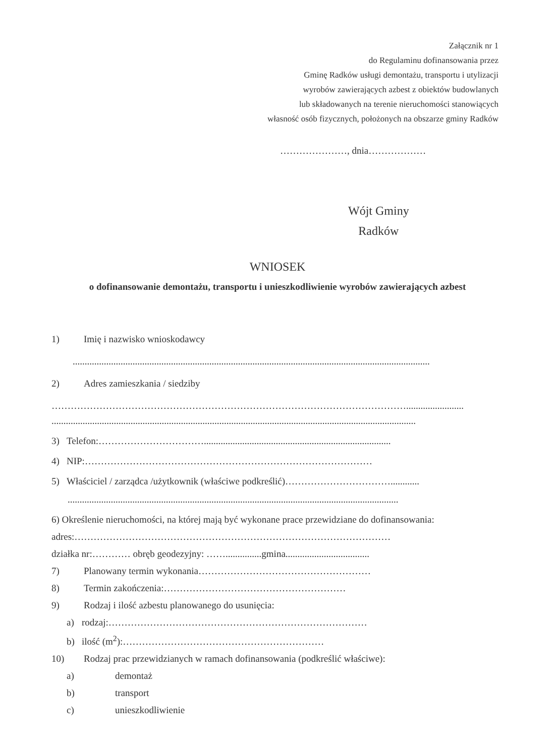Załącznik nr 1
do Regulaminu dofinansowania przez
Gminę Radków usługi demontażu, transportu i utylizacji
wyrobów zawierających azbest z obiektów budowlanych
lub składowanych na terenie nieruchomości stanowiących
własność osób fizycznych, położonych na obszarze gminy Radków
…………………, dnia………………
Wójt Gminy
Radków
WNIOSEK
o dofinansowanie demontażu, transportu i unieszkodliwienie wyrobów zawierających azbest
1) Imię i nazwisko wnioskodawcy
.....................................................................................................................................................
2) Adres zamieszkania / siedziby
…………………………………………………………………………………………………........................
........................................................................................................................................................
3) Telefon:……………………………..............................................................................
4) NIP:………………………………………………………………………………
5) Właściciel / zarządca /użytkownik (właściwe podkreślić)……………………………............
..........................................................................................................................................
6) Określenie nieruchomości, na której mają być wykonane prace przewidziane do dofinansowania:
adres:………………………………………………………………………………………
działka nr:………… obręb geodezyjny: ……...............gmina...................................
7) Planowany termin wykonania………………………………………………
8) Termin zakończenia:…………………………………………………
9) Rodzaj i ilość azbestu planowanego do usunięcia:
a) rodzaj:………………………………………………………………………
b) ilość (m<sup>2</sup>):………………………………………………………
10) Rodzaj prac przewidzianych w ramach dofinansowania (podkreślić właściwe):
a) demontaż
b) transport
c) unieszkodliwienie